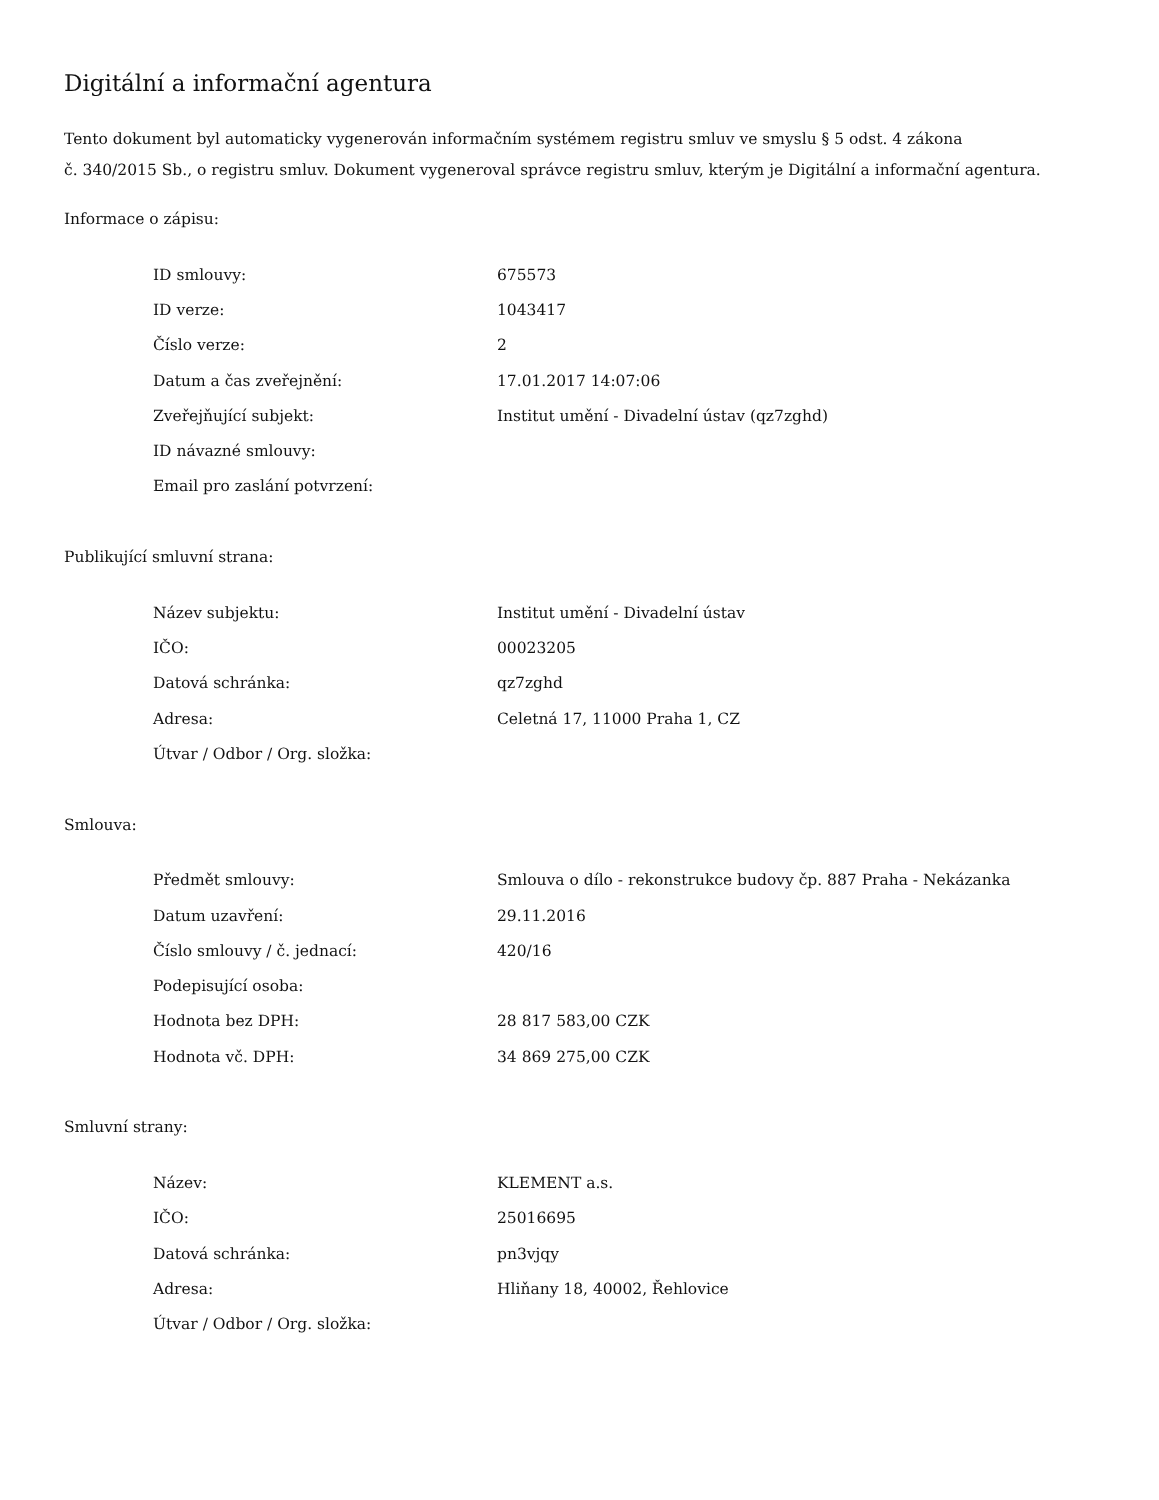Digitální a informační agentura
Tento dokument byl automaticky vygenerován informačním systémem registru smluv ve smyslu § 5 odst. 4 zákona
č. 340/2015 Sb., o registru smluv. Dokument vygeneroval správce registru smluv, kterým je Digitální a informační agentura.
Informace o zápisu:
| ID smlouvy: | 675573 |
| ID verze: | 1043417 |
| Číslo verze: | 2 |
| Datum a čas zveřejnění: | 17.01.2017 14:07:06 |
| Zveřejňující subjekt: | Institut umění - Divadelní ústav (qz7zghd) |
| ID návazné smlouvy: | |
| Email pro zaslání potvrzení: | |
Publikující smluvní strana:
| Název subjektu: | Institut umění - Divadelní ústav |
| IČO: | 00023205 |
| Datová schránka: | qz7zghd |
| Adresa: | Celetná 17, 11000 Praha 1, CZ |
| Útvar / Odbor / Org. složka: | |
Smlouva:
| Předmět smlouvy: | Smlouva o dílo - rekonstrukce budovy čp. 887 Praha - Nekázanka |
| Datum uzavření: | 29.11.2016 |
| Číslo smlouvy / č. jednací: | 420/16 |
| Podepisující osoba: | |
| Hodnota bez DPH: | 28 817 583,00 CZK |
| Hodnota vč. DPH: | 34 869 275,00 CZK |
Smluvní strany:
| Název: | KLEMENT a.s. |
| IČO: | 25016695 |
| Datová schránka: | pn3vjqy |
| Adresa: | Hliňany 18, 40002, Řehlovice |
| Útvar / Odbor / Org. složka: | |